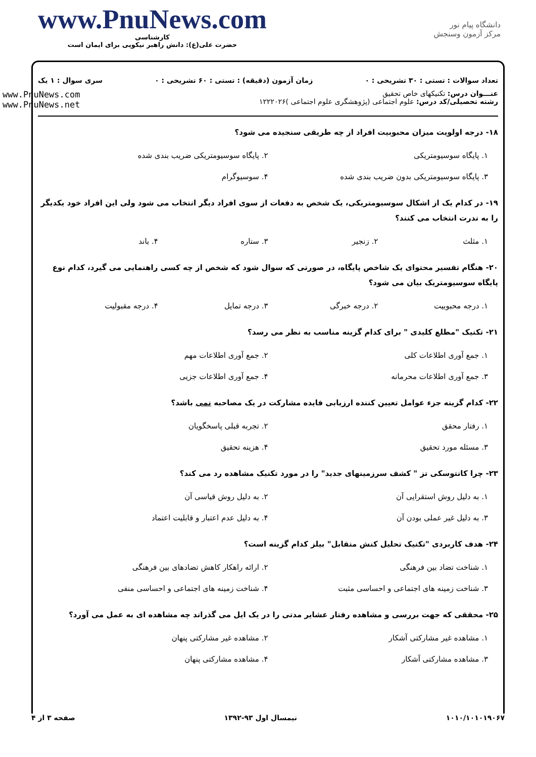www.PnuNews.com
کارشناسی
حضرت علی(ع): دانش راهبر نیکویی برای ایمان است
دانشگاه پیام نور
مرکز آزمون وسنجش
تعداد سوالات : تستی : ۳۰ تشریحی : ۰ زمان آزمون (دقیقه) : تستی : ۶۰ تشریحی : ۰ سری سوال : ۱ یک
عنـــوان درس: تکنیکهای خاص تحقیق
رشته تحصیلی/کد درس: علوم اجتماعی (پژوهشگری علوم اجتماعی )۱۲۲۲۰۲۶
www.PnuNews.com
www.PnuNews.net
۱۸- درجه اولویت میزان محبوبیت افراد از چه طریقی سنجیده می شود؟
۱. پایگاه سوسیومتریکی ۲. پایگاه سوسیومتریکی ضریب بندی شده ۳. پایگاه سوسیومتریکی بدون ضریب بندی شده ۴. سوسیوگرام
۱۹- در کدام یک از اشکال سوسیومتریکی، یک شخص به دفعات از سوی افراد دیگر انتخاب می شود ولی این افراد خود یکدیگر را به ندرت انتخاب می کنند؟
۱. مثلث ۲. زنجیر ۳. ستاره ۴. باند
۲۰- هنگام تفسیر محتوای یک شاخص پایگاه، در صورتی که سوال شود که شخص از چه کسی راهنمایی می گیرد، کدام نوع پایگاه سوسیومتریک بیان می شود؟
۱. درجه محبوبیت ۲. درجه خبرگی ۳. درجه تمایل ۴. درجه مقبولیت
۲۱- تکنیک "مطلع کلیدی " برای کدام گزینه مناسب به نظر می رسد؟
۱. جمع آوری اطلاعات کلی ۲. جمع آوری اطلاعات مهم ۳. جمع آوری اطلاعات محرمانه ۴. جمع آوری اطلاعات جزیی
۲۲- کدام گزینه جزء عوامل تعیین کننده ارزیابی فایده مشارکت در یک مصاحبه نمی باشد؟
۱. رفتار محقق ۲. تجربه قبلی پاسخگویان ۳. مسئله مورد تحقیق ۴. هزینه تحقیق
۲۳- چرا کانتوسکی تز " کشف سرزمینهای جدید" را در مورد تکنیک مشاهده رد می کند؟
۱. به دلیل روش استقرایی آن ۲. به دلیل روش قیاسی آن ۳. به دلیل غیر عملی بودن آن ۴. به دلیل عدم اعتبار و قابلیت اعتماد
۲۴- هدف کاربردی "تکنیک تحلیل کنش متقابل" بیلز کدام گزینه است؟
۱. شناخت تضاد بین فرهنگی ۲. ارائه راهکار کاهش تضادهای بین فرهنگی ۳. شناخت زمینه های اجتماعی و احساسی مثبت ۴. شناخت زمینه های اجتماعی و احساسی منفی
۲۵- محققی که جهت بررسی و مشاهده رفتار عشایر مدتی را در یک ایل می گذراند چه مشاهده ای به عمل می آورد؟
۱. مشاهده غیر مشارکتی آشکار ۲. مشاهده غیر مشارکتی پنهان ۳. مشاهده مشارکتی آشکار ۴. مشاهده مشارکتی پنهان
۱۰۱۰/۱۰۱۰۱۹۰۶۷ نیمسال اول ۹۳-۱۳۹۲ صفحه ۳ از ۴